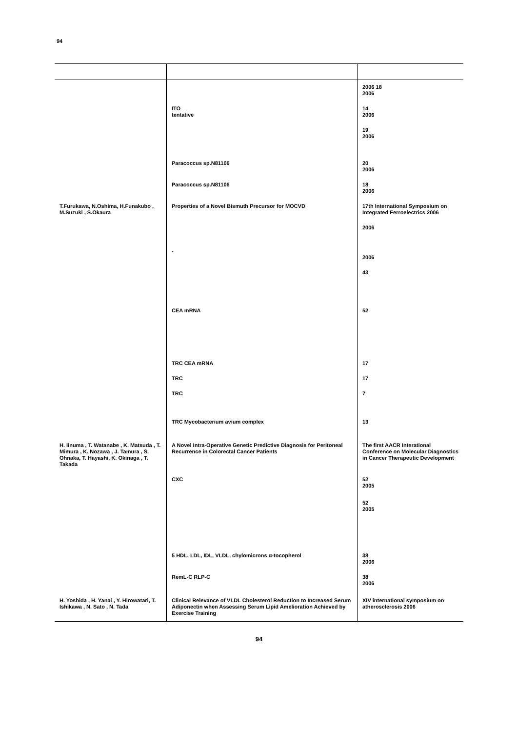94
| | | 2006 18 2006 |
| | ITO tentative | 14 2006 |
| | | 19 2006 |
| | Paracoccus sp.N81106 | 20 2006 |
| | Paracoccus sp.N81106 | 18 2006 |
| T.Furukawa, N.Oshima, H.Funakubo , M.Suzuki , S.Okaura | Properties of a Novel Bismuth Precursor for MOCVD | 17th International Symposium on Integrated Ferroelectrics 2006 |
| | | 2006 |
| | - | 2006 |
| | | 43 |
| | CEA mRNA | 52 |
| | TRC CEA mRNA | 17 |
| | TRC | 17 |
| | TRC | 7 |
| | TRC Mycobacterium avium complex | 13 |
| H. Iinuma , T. Watanabe , K. Matsuda , T. Mimura , K. Nozawa , J. Tamura , S. Ohnaka, T. Hayashi, K. Okinaga , T. Takada | A Novel Intra-Operative Genetic Predictive Diagnosis for Peritoneal Recurrence in Colorectal Cancer Patients | The first AACR Interational Conference on Molecular Diagnostics in Cancer Therapeutic Development |
| | CXC | 52 2005 |
| | | 52 2005 |
| | 5 HDL, LDL, IDL, VLDL, chylomicrons α-tocopherol | 38 2006 |
| | RemL-C RLP-C | 38 2006 |
| H. Yoshida , H. Yanai , Y. Hirowatari, T. Ishikawa , N. Sato , N. Tada | Clinical Relevance of VLDL Cholesterol Reduction to Increased Serum Adiponectin when Assessing Serum Lipid Amelioration Achieved by Exercise Training | XIV international symposium on atherosclerosis 2006 |
94